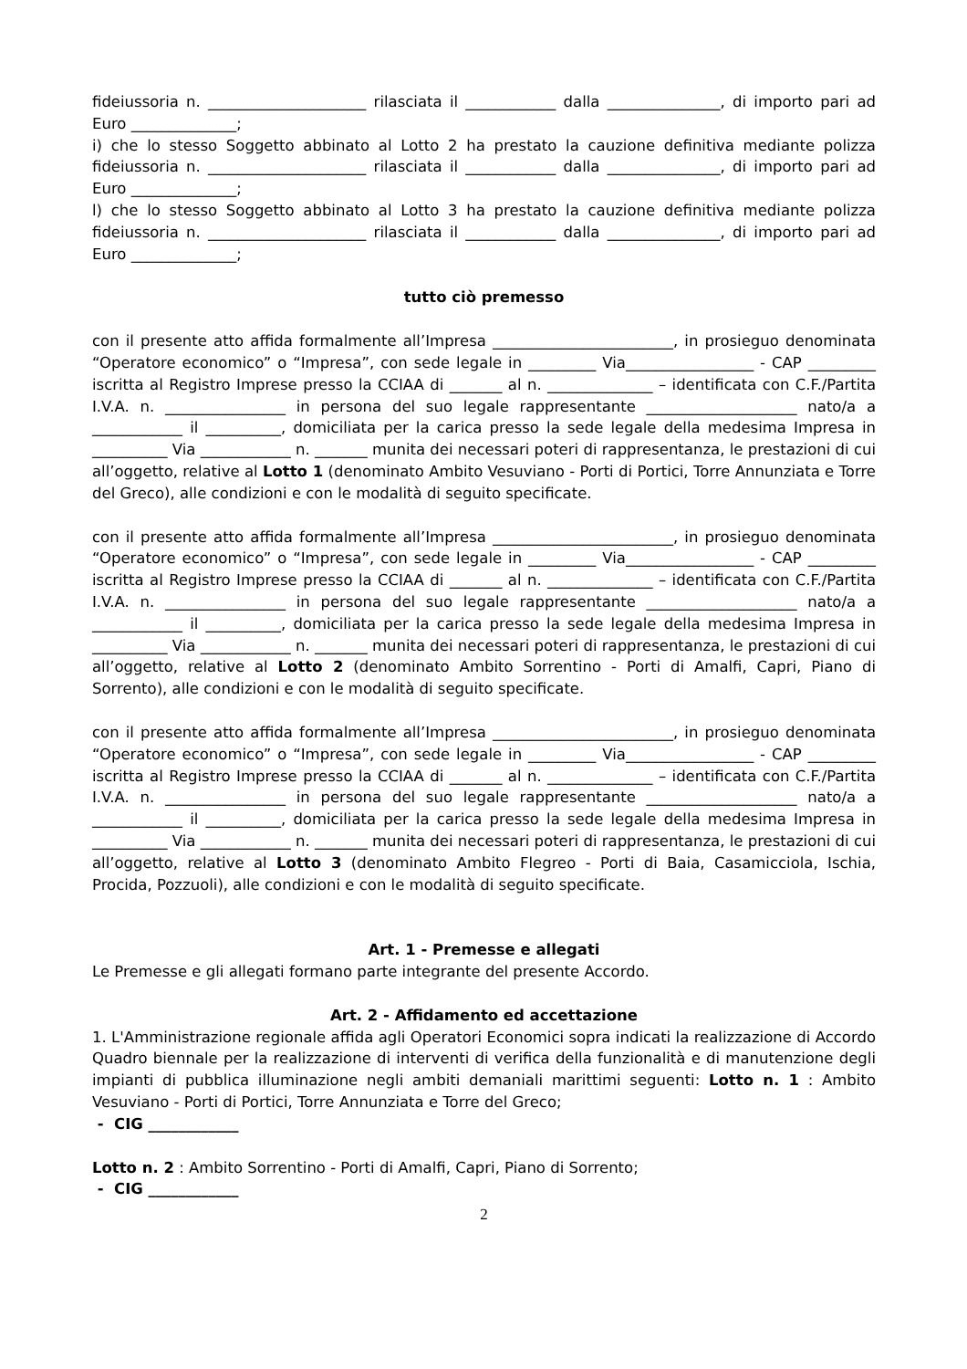fideiussoria n. _____________________ rilasciata il ____________ dalla _______________, di importo pari ad Euro ______________;
i) che lo stesso Soggetto abbinato al Lotto 2 ha prestato la cauzione definitiva mediante polizza fideiussoria n. _____________________ rilasciata il ____________ dalla _______________, di importo pari ad Euro ______________;
l) che lo stesso Soggetto abbinato al Lotto 3 ha prestato la cauzione definitiva mediante polizza fideiussoria n. _____________________ rilasciata il ____________ dalla _______________, di importo pari ad Euro ______________;
tutto ciò premesso
con il presente atto affida formalmente all’Impresa ________________________, in prosieguo denominata “Operatore economico” o “Impresa”, con sede legale in _________ Via_________________ - CAP _________ iscritta al Registro Imprese presso la CCIAA di _______ al n. ______________ – identificata con C.F./Partita I.V.A. n. ________________ in persona del suo legale rappresentante ____________________ nato/a a ____________ il __________, domiciliata per la carica presso la sede legale della medesima Impresa in __________ Via ____________ n. _______ munita dei necessari poteri di rappresentanza, le prestazioni di cui all’oggetto, relative al Lotto 1 (denominato Ambito Vesuviano - Porti di Portici, Torre Annunziata e Torre del Greco), alle condizioni e con le modalità di seguito specificate.
con il presente atto affida formalmente all’Impresa ________________________, in prosieguo denominata “Operatore economico” o “Impresa”, con sede legale in _________ Via_________________ - CAP _________ iscritta al Registro Imprese presso la CCIAA di _______ al n. ______________ – identificata con C.F./Partita I.V.A. n. ________________ in persona del suo legale rappresentante ____________________ nato/a a ____________ il __________, domiciliata per la carica presso la sede legale della medesima Impresa in __________ Via ____________ n. _______ munita dei necessari poteri di rappresentanza, le prestazioni di cui all’oggetto, relative al Lotto 2 (denominato Ambito Sorrentino - Porti di Amalfi, Capri, Piano di Sorrento), alle condizioni e con le modalità di seguito specificate.
con il presente atto affida formalmente all’Impresa ________________________, in prosieguo denominata “Operatore economico” o “Impresa”, con sede legale in _________ Via_________________ - CAP _________ iscritta al Registro Imprese presso la CCIAA di _______ al n. ______________ – identificata con C.F./Partita I.V.A. n. ________________ in persona del suo legale rappresentante ____________________ nato/a a ____________ il __________, domiciliata per la carica presso la sede legale della medesima Impresa in __________ Via ____________ n. _______ munita dei necessari poteri di rappresentanza, le prestazioni di cui all’oggetto, relative al Lotto 3 (denominato Ambito Flegreo - Porti di Baia, Casamicciola, Ischia, Procida, Pozzuoli), alle condizioni e con le modalità di seguito specificate.
Art. 1 - Premesse e allegati
Le Premesse e gli allegati formano parte integrante del presente Accordo.
Art. 2 - Affidamento ed accettazione
1. L'Amministrazione regionale affida agli Operatori Economici sopra indicati la realizzazione di Accordo Quadro biennale per la realizzazione di interventi di verifica della funzionalità e di manutenzione degli impianti di pubblica illuminazione negli ambiti demaniali marittimi seguenti: Lotto n. 1 : Ambito Vesuviano - Porti di Portici, Torre Annunziata e Torre del Greco;
- CIG ____________
Lotto n. 2 : Ambito Sorrentino - Porti di Amalfi, Capri, Piano di Sorrento;
- CIG ____________
2